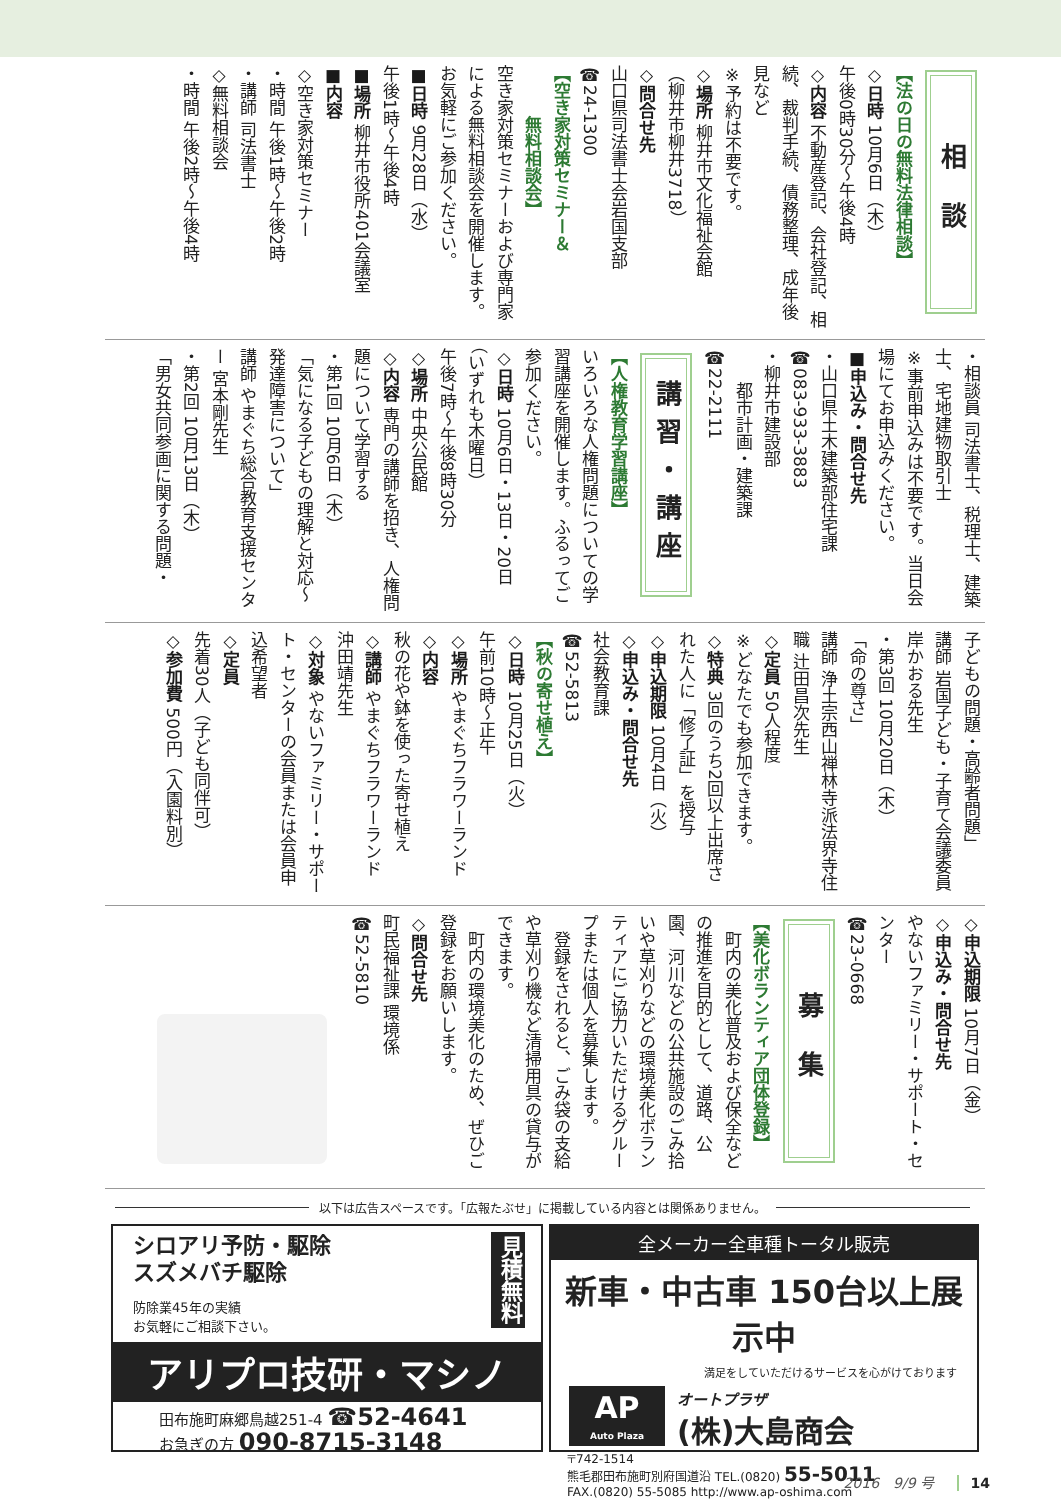相 談
【法の日の無料法律相談】
◇日時 10月6日（木）
午後0時30分～午後4時
◇内容 不動産登記、会社登記、相続、裁判手続、債務整理、成年後見など
※予約は不要です。
◇場所 柳井市文化福祉会館
（柳井市柳井3718）
◇問合せ先
山口県司法書士会岩国支部
☎24-1300
【空き家対策セミナー＆
　　　無料相談会】
空き家対策セミナーおよび専門家による無料相談会を開催します。お気軽にご参加ください。
■日時 9月28日（水）
午後1時～午後4時
■場所 柳井市役所401会議室
■内容
◇空き家対策セミナー
・時間 午後1時～午後2時
・講師 司法書士
◇無料相談会
・時間 午後2時～午後4時
・相談員 司法書士、税理士、建築士、宅地建物取引士
※事前申込みは不要です。当日会場にてお申込みください。
■申込み・問合せ先
・山口県土木建築部住宅課
☎083-933-3883
・柳井市建設部
　　都市計画・建築課
☎22-2111
講習・講座
【人権教育学習講座】
いろいろな人権問題についての学習講座を開催します。ふるってご参加ください。
◇日時 10月6日・13日・20日
（いずれも木曜日）
午後7時～午後8時30分
◇場所 中央公民館
◇内容 専門の講師を招き、人権問題について学習する
・第1回 10月6日（木）
「気になる子どもの理解と対応～発達障害について」
講師 やまぐち総合教育支援センター 宮本剛先生
・第2回 10月13日（木）
「男女共同参画に関する問題・
子どもの問題・高齢者問題」
講師 岩国子ども・子育て会議委員 岸かおる先生
・第3回 10月20日（木）
「命の尊さ」
講師 浄土宗西山禅林寺派法界寺住職 辻田昌次先生
◇定員 50人程度
※どなたでも参加できます。
◇特典 3回のうち2回以上出席された人に「修了証」を授与
◇申込期限 10月4日（火）
◇申込み・問合せ先
社会教育課
☎52-5813
【秋の寄せ植え】
◇日時 10月25日（火）
午前10時～正午
◇場所 やまぐちフラワーランド
◇内容
秋の花や鉢を使った寄せ植え
◇講師 やまぐちフラワーランド
沖田靖先生
◇対象 やないファミリー・サポート・センターの会員または会員申込希望者
◇定員
先着30人（子ども同伴可）
◇参加費 500円（入園料別）
◇申込期限 10月7日（金）
◇申込み・問合せ先
やないファミリー・サポート・センター
☎23-0668
募 集
【美化ボランティア団体登録】
　町内の美化普及および保全などの推進を目的として、道路、公園、河川などの公共施設のごみ拾いや草刈りなどの環境美化ボランティアにご協力いただけるグループまたは個人を募集します。
　登録をされると、ごみ袋の支給や草刈り機など清掃用具の貸与ができます。
　町内の環境美化のため、ぜひご登録をお願いします。
◇問合せ先
町民福祉課 環境係
☎52-5810
以下は広告スペースです。「広報たぶせ」に掲載している内容とは関係ありません。
見積無料
シロアリ予防・駆除
スズメバチ駆除
防除業45年の実績
お気軽にご相談下さい。
アリプロ技研・マシノ
田布施町麻郷鳥越251-4 ☎52-4641
お急ぎの方 090-8715-3148
全メーカー全車種トータル販売
新車・中古車 150台以上展示中
満足をしていただけるサービスを心がけております
AP
Auto Plaza
オートプラザ
(株)大島商会
〒742-1514
熊毛郡田布施町別府国道沿 TEL.(0820) 55-5011
FAX.(0820) 55-5085 http://www.ap-oshima.com
2016　9/9 号 14